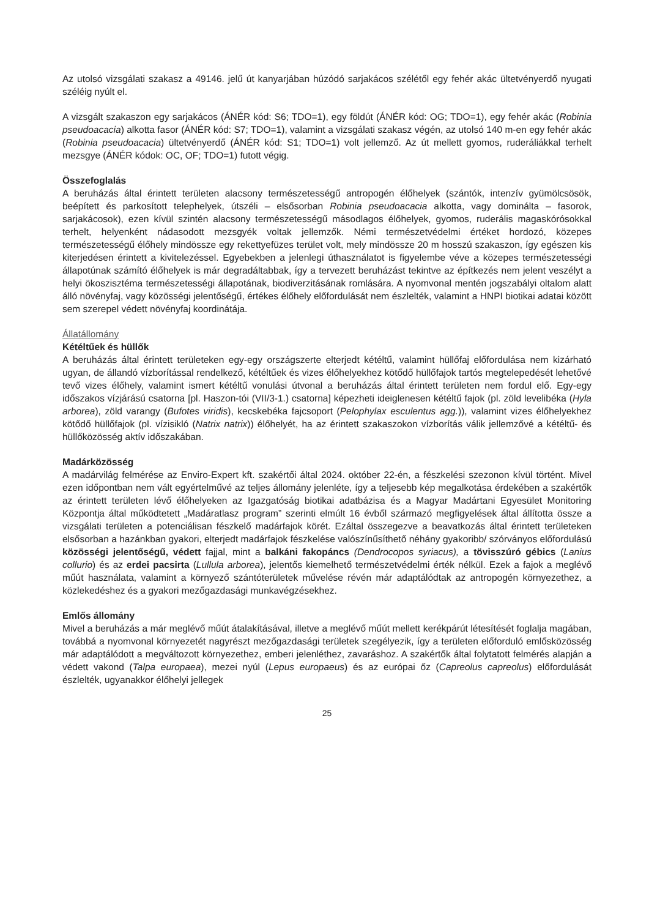Az utolsó vizsgálati szakasz a 49146. jelű út kanyarjában húzódó sarjakácos szélétől egy fehér akác ültetvényerdő nyugati széléig nyúlt el.
A vizsgált szakaszon egy sarjakácos (ÁNÉR kód: S6; TDO=1), egy földút (ÁNÉR kód: OG; TDO=1), egy fehér akác (Robinia pseudoacacia) alkotta fasor (ÁNÉR kód: S7; TDO=1), valamint a vizsgálati szakasz végén, az utolsó 140 m-en egy fehér akác (Robinia pseudoacacia) ültetvényerdő (ÁNÉR kód: S1; TDO=1) volt jellemző. Az út mellett gyomos, ruderáliákkal terhelt mezsgye (ÁNÉR kódok: OC, OF; TDO=1) futott végig.
Összefoglalás
A beruházás által érintett területen alacsony természetességű antropogén élőhelyek (szántók, intenzív gyümölcsösök, beépített és parkosított telephelyek, útszéli – elsősorban Robinia pseudoacacia alkotta, vagy dominálta – fasorok, sarjakácosok), ezen kívül szintén alacsony természetességű másodlagos élőhelyek, gyomos, ruderális magaskórósokkal terhelt, helyenként nádasodott mezsgyék voltak jellemzők. Némi természetvédelmi értéket hordozó, közepes természetességű élőhely mindössze egy rekettyefüzes terület volt, mely mindössze 20 m hosszú szakaszon, így egészen kis kiterjedésen érintett a kivitelezéssel. Egyebekben a jelenlegi úthasználatot is figyelembe véve a közepes természetességi állapotúnak számító élőhelyek is már degradáltabbak, így a tervezett beruházást tekintve az építkezés nem jelent veszélyt a helyi ökoszisztéma természetességi állapotának, biodiverzitásának romlására. A nyomvonal mentén jogszabályi oltalom alatt álló növényfaj, vagy közösségi jelentőségű, értékes élőhely előfordulását nem észlelték, valamint a HNPI biotikai adatai között sem szerepel védett növényfaj koordinátája.
Állatállomány
Kétéltűek és hüllők
A beruházás által érintett területeken egy-egy országszerte elterjedt kétéltű, valamint hüllőfaj előfordulása nem kizárható ugyan, de állandó vízborítással rendelkező, kétéltűek és vizes élőhelyekhez kötődő hüllőfajok tartós megtelepedését lehetővé tevő vizes élőhely, valamint ismert kétéltű vonulási útvonal a beruházás által érintett területen nem fordul elő. Egy-egy időszakos vízjárású csatorna [pl. Haszon-tói (VII/3-1.) csatorna] képezheti ideiglenesen kétéltű fajok (pl. zöld levelibéka (Hyla arborea), zöld varangy (Bufotes viridis), kecskebéka fajcsoport (Pelophylax esculentus agg.)), valamint vizes élőhelyekhez kötődő hüllőfajok (pl. vízisikló (Natrix natrix)) élőhelyét, ha az érintett szakaszokon vízborítás válik jellemzővé a kétéltű- és hüllőközösség aktív időszakában.
Madárközösség
A madárvilág felmérése az Enviro-Expert kft. szakértői által 2024. október 22-én, a fészkelési szezonon kívül történt. Mivel ezen időpontban nem vált egyértelművé az teljes állomány jelenléte, így a teljesebb kép megalkotása érdekében a szakértők az érintett területen lévő élőhelyeken az Igazgatóság biotikai adatbázisa és a Magyar Madártani Egyesület Monitoring Központja által működtetett „Madáratlasz program” szerinti elmúlt 16 évből származó megfigyelések által állította össze a vizsgálati területen a potenciálisan fészkelő madárfajok körét. Ezáltal összegezve a beavatkozás által érintett területeken elsősorban a hazánkban gyakori, elterjedt madárfajok fészkelése valószínűsíthető néhány gyakoribb/ szórványos előfordulású közösségi jelentőségű, védett fajjal, mint a balkáni fakopáncs (Dendrocopos syriacus), a tövisszúró gébics (Lanius collurio) és az erdei pacsirta (Lullula arborea), jelentős kiemelhető természetvédelmi érték nélkül. Ezek a fajok a meglévő műút használata, valamint a környező szántóterületek művelése révén már adaptálódtak az antropogén környezethez, a közlekedéshez és a gyakori mezőgazdasági munkavégzésekhez.
Emlős állomány
Mivel a beruházás a már meglévő műút átalakításával, illetve a meglévő műút mellett kerékpárút létesítését foglalja magában, továbbá a nyomvonal környezetét nagyrészt mezőgazdasági területek szegélyezik, így a területen előforduló emlősközösség már adaptálódott a megváltozott környezethez, emberi jelenléthez, zavaráshoz. A szakértők által folytatott felmérés alapján a védett vakond (Talpa europaea), mezei nyúl (Lepus europaeus) és az európai őz (Capreolus capreolus) előfordulását észlelték, ugyanakkor élőhelyi jellegek
25